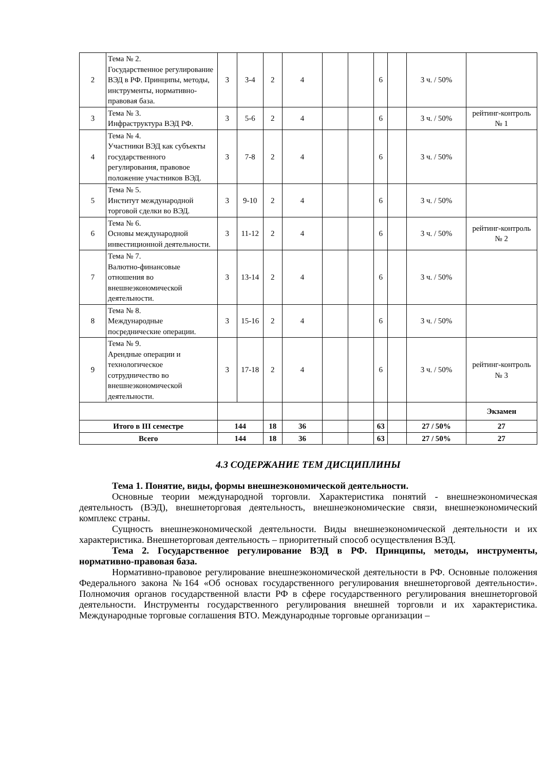| 2 | Тема № 2. Государственное регулирование ВЭД в РФ. Принципы, методы, инструменты, нормативно-правовая база. | 3 | 3-4 | 2 | 4 | | | 6 | | 3 ч. / 50% | |
| 3 | Тема № 3. Инфраструктура ВЭД РФ. | 3 | 5-6 | 2 | 4 | | | 6 | | 3 ч. / 50% | рейтинг-контроль № 1 |
| 4 | Тема № 4. Участники ВЭД как субъекты государственного регулирования, правовое положение участников ВЭД. | 3 | 7-8 | 2 | 4 | | | 6 | | 3 ч. / 50% | |
| 5 | Тема № 5. Институт международной торговой сделки во ВЭД. | 3 | 9-10 | 2 | 4 | | | 6 | | 3 ч. / 50% | |
| 6 | Тема № 6. Основы международной инвестиционной деятельности. | 3 | 11-12 | 2 | 4 | | | 6 | | 3 ч. / 50% | рейтинг-контроль № 2 |
| 7 | Тема № 7. Валютно-финансовые отношения во внешнеэкономической деятельности. | 3 | 13-14 | 2 | 4 | | | 6 | | 3 ч. / 50% | |
| 8 | Тема № 8. Международные посреднические операции. | 3 | 15-16 | 2 | 4 | | | 6 | | 3 ч. / 50% | |
| 9 | Тема № 9. Арендные операции и технологическое сотрудничество во внешнеэкономической деятельности. | 3 | 17-18 | 2 | 4 | | | 6 | | 3 ч. / 50% | рейтинг-контроль № 3 |
| | | | | | | | | | | | Экзамен |
| Итого в III семестре | | 144 | | 18 | 36 | | | 63 | | 27 / 50% | 27 |
| Всего | | 144 | | 18 | 36 | | | 63 | | 27 / 50% | 27 |
4.3 СОДЕРЖАНИЕ ТЕМ ДИСЦИПЛИНЫ
Тема 1. Понятие, виды, формы внешнеэкономической деятельности.
Основные теории международной торговли. Характеристика понятий - внешнеэкономическая деятельность (ВЭД), внешнеторговая деятельность, внешнеэкономические связи, внешнеэкономический комплекс страны.
Сущность внешнеэкономической деятельности. Виды внешнеэкономической деятельности и их характеристика. Внешнеторговая деятельность – приоритетный способ осуществления ВЭД.
Тема 2. Государственное регулирование ВЭД в РФ. Принципы, методы, инструменты, нормативно-правовая база.
Нормативно-правовое регулирование внешнеэкономической деятельности в РФ. Основные положения Федерального закона №164 «Об основах государственного регулирования внешнеторговой деятельности». Полномочия органов государственной власти РФ в сфере государственного регулирования внешнеторговой деятельности. Инструменты государственного регулирования внешней торговли и их характеристика. Международные торговые соглашения ВТО. Международные торговые организации –